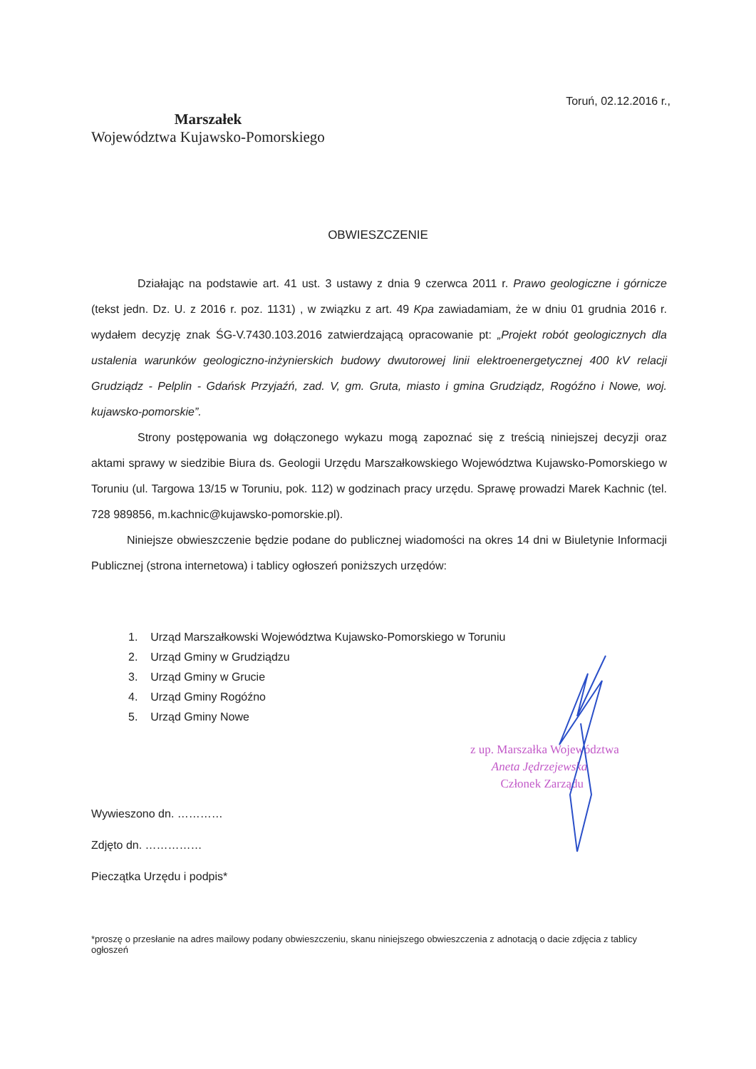Toruń, 02.12.2016 r.,
Marszałek
Województwa Kujawsko-Pomorskiego
OBWIESZCZENIE
Działając na podstawie art. 41 ust. 3 ustawy z dnia 9 czerwca 2011 r. Prawo geologiczne i górnicze (tekst jedn. Dz. U. z 2016 r. poz. 1131) , w związku z art. 49 Kpa zawiadamiam, że w dniu 01 grudnia 2016 r. wydałem decyzję znak ŚG-V.7430.103.2016 zatwierdzającą opracowanie pt: „Projekt robót geologicznych dla ustalenia warunków geologiczno-inżynierskich budowy dwutorowej linii elektroenergetycznej 400 kV relacji Grudziądz - Pelplin - Gdańsk Przyjaźń, zad. V, gm. Gruta, miasto i gmina Grudziądz, Rogóźno i Nowe, woj. kujawsko-pomorskie”.
Strony postępowania wg dołączonego wykazu mogą zapoznać się z treścią niniejszej decyzji oraz aktami sprawy w siedzibie Biura ds. Geologii Urzędu Marszałkowskiego Województwa Kujawsko-Pomorskiego w Toruniu (ul. Targowa 13/15 w Toruniu, pok. 112) w godzinach pracy urzędu. Sprawę prowadzi Marek Kachnic (tel. 728 989856, m.kachnic@kujawsko-pomorskie.pl).
Niniejsze obwieszczenie będzie podane do publicznej wiadomości na okres 14 dni w Biuletynie Informacji Publicznej (strona internetowa) i tablicy ogłoszeń poniższych urzędów:
1. Urząd Marszałkowski Województwa Kujawsko-Pomorskiego w Toruniu
2. Urząd Gminy w Grudziądzu
3. Urząd Gminy w Grucie
4. Urząd Gminy Rogóźno
5. Urząd Gminy Nowe
z up. Marszałka Województwa
Aneta Jędrzejewska
Członek Zarządu
Wywieszono dn. …………
Zdjęto dn. ……………
Pieczątka Urzędu i podpis*
*proszę o przesłanie na adres mailowy podany obwieszczeniu, skanu niniejszego obwieszczenia z adnotacją o dacie zdjęcia z tablicy ogłoszeń